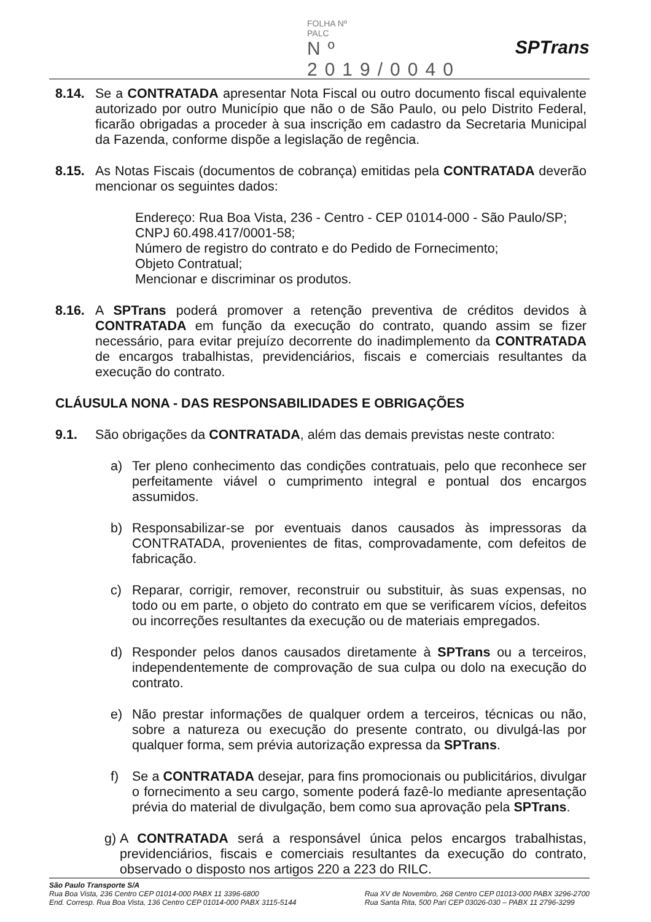FOLHA Nº
PALC
Nº 2019/0040
SPTrans
8.14. Se a CONTRATADA apresentar Nota Fiscal ou outro documento fiscal equivalente autorizado por outro Município que não o de São Paulo, ou pelo Distrito Federal, ficarão obrigadas a proceder à sua inscrição em cadastro da Secretaria Municipal da Fazenda, conforme dispõe a legislação de regência.
8.15. As Notas Fiscais (documentos de cobrança) emitidas pela CONTRATADA deverão mencionar os seguintes dados:
Endereço: Rua Boa Vista, 236 - Centro - CEP 01014-000 - São Paulo/SP;
CNPJ 60.498.417/0001-58;
Número de registro do contrato e do Pedido de Fornecimento;
Objeto Contratual;
Mencionar e discriminar os produtos.
8.16. A SPTrans poderá promover a retenção preventiva de créditos devidos à CONTRATADA em função da execução do contrato, quando assim se fizer necessário, para evitar prejuízo decorrente do inadimplemento da CONTRATADA de encargos trabalhistas, previdenciários, fiscais e comerciais resultantes da execução do contrato.
CLÁUSULA NONA - DAS RESPONSABILIDADES E OBRIGAÇÕES
9.1. São obrigações da CONTRATADA, além das demais previstas neste contrato:
a) Ter pleno conhecimento das condições contratuais, pelo que reconhece ser perfeitamente viável o cumprimento integral e pontual dos encargos assumidos.
b) Responsabilizar-se por eventuais danos causados às impressoras da CONTRATADA, provenientes de fitas, comprovadamente, com defeitos de fabricação.
c) Reparar, corrigir, remover, reconstruir ou substituir, às suas expensas, no todo ou em parte, o objeto do contrato em que se verificarem vícios, defeitos ou incorreções resultantes da execução ou de materiais empregados.
d) Responder pelos danos causados diretamente à SPTrans ou a terceiros, independentemente de comprovação de sua culpa ou dolo na execução do contrato.
e) Não prestar informações de qualquer ordem a terceiros, técnicas ou não, sobre a natureza ou execução do presente contrato, ou divulgá-las por qualquer forma, sem prévia autorização expressa da SPTrans.
f) Se a CONTRATADA desejar, para fins promocionais ou publicitários, divulgar o fornecimento a seu cargo, somente poderá fazê-lo mediante apresentação prévia do material de divulgação, bem como sua aprovação pela SPTrans.
g) A CONTRATADA será a responsável única pelos encargos trabalhistas, previdenciários, fiscais e comerciais resultantes da execução do contrato, observado o disposto nos artigos 220 a 223 do RILC.
São Paulo Transporte S/A
Rua Boa Vista, 236 Centro CEP 01014-000 PABX 11 3396-6800
End. Corresp. Rua Boa Vista, 136 Centro CEP 01014-000 PABX 3115-5144
Rua XV de Novembro, 268 Centro CEP 01013-000 PABX 3296-2700
Rua Santa Rita, 500 Pari CEP 03026-030 – PABX 11 2796-3299